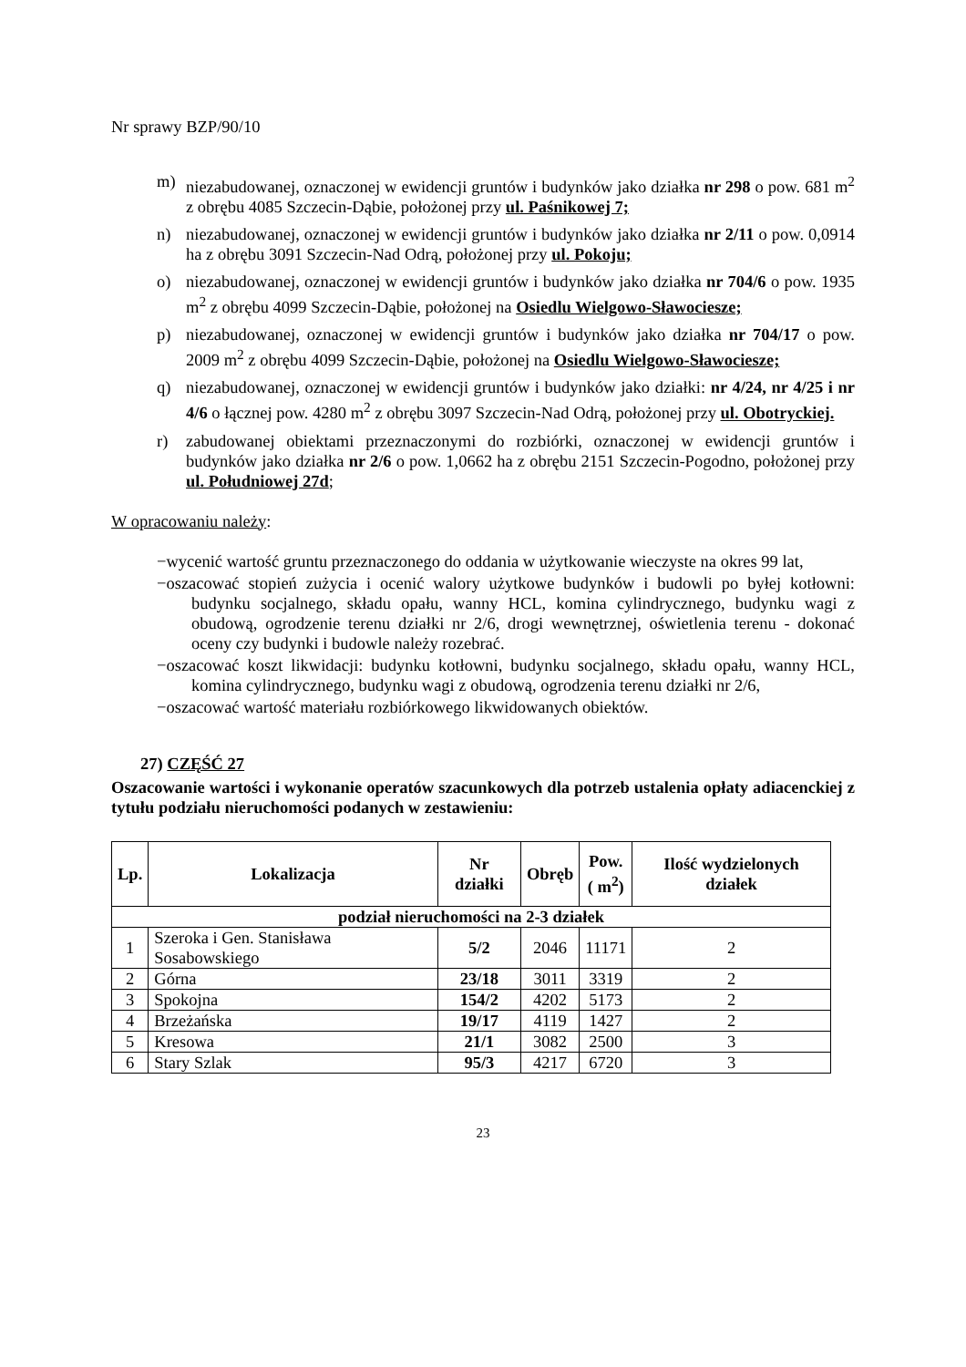Nr sprawy BZP/90/10
m) niezabudowanej, oznaczonej w ewidencji gruntów i budynków jako działka nr 298 o pow. 681 m<sup>2</sup> z obrębu 4085 Szczecin-Dąbie, położonej przy ul. Paśnikowej 7;
n) niezabudowanej, oznaczonej w ewidencji gruntów i budynków jako działka nr 2/11 o pow. 0,0914 ha z obrębu 3091 Szczecin-Nad Odrą, położonej przy ul. Pokoju;
o) niezabudowanej, oznaczonej w ewidencji gruntów i budynków jako działka nr 704/6 o pow. 1935 m<sup>2</sup> z obrębu 4099 Szczecin-Dąbie, położonej na Osiedlu Wielgowo-Sławociesze;
p) niezabudowanej, oznaczonej w ewidencji gruntów i budynków jako działka nr 704/17 o pow. 2009 m<sup>2</sup> z obrębu 4099 Szczecin-Dąbie, położonej na Osiedlu Wielgowo-Sławociesze;
q) niezabudowanej, oznaczonej w ewidencji gruntów i budynków jako działki: nr 4/24, nr 4/25 i nr 4/6 o łącznej pow. 4280 m<sup>2</sup> z obrębu 3097 Szczecin-Nad Odrą, położonej przy ul. Obotryckiej.
r) zabudowanej obiektami przeznaczonymi do rozbiórki, oznaczonej w ewidencji gruntów i budynków jako działka nr 2/6 o pow. 1,0662 ha z obrębu 2151 Szczecin-Pogodno, położonej przy ul. Południowej 27d;
W opracowaniu należy:
−wycenić wartość gruntu przeznaczonego do oddania w użytkowanie wieczyste na okres 99 lat,
−oszacować stopień zużycia i ocenić walory użytkowe budynków i budowli po byłej kotłowni: budynku socjalnego, składu opału, wanny HCL, komina cylindrycznego, budynku wagi z obudową, ogrodzenie terenu działki nr 2/6, drogi wewnętrznej, oświetlenia terenu - dokonać oceny czy budynki i budowle należy rozebrać.
−oszacować koszt likwidacji: budynku kotłowni, budynku socjalnego, składu opału, wanny HCL, komina cylindrycznego, budynku wagi z obudową, ogrodzenia terenu działki nr 2/6,
−oszacować wartość materiału rozbiórkowego likwidowanych obiektów.
27) CZĘŚĆ 27
Oszacowanie wartości i wykonanie operatów szacunkowych dla potrzeb ustalenia opłaty adiacenckiej z tytułu podziału nieruchomości podanych w zestawieniu:
| Lp. | Lokalizacja | Nr działki | Obręb | Pow. ( m<sup>2</sup>) | Ilość wydzielonych działek |
| --- | --- | --- | --- | --- | --- |
| podział nieruchomości na 2-3 działek | | | | | |
| 1 | Szeroka i Gen. Stanisława Sosabowskiego | 5/2 | 2046 | 11171 | 2 |
| 2 | Górna | 23/18 | 3011 | 3319 | 2 |
| 3 | Spokojna | 154/2 | 4202 | 5173 | 2 |
| 4 | Brzeżańska | 19/17 | 4119 | 1427 | 2 |
| 5 | Kresowa | 21/1 | 3082 | 2500 | 3 |
| 6 | Stary Szlak | 95/3 | 4217 | 6720 | 3 |
23